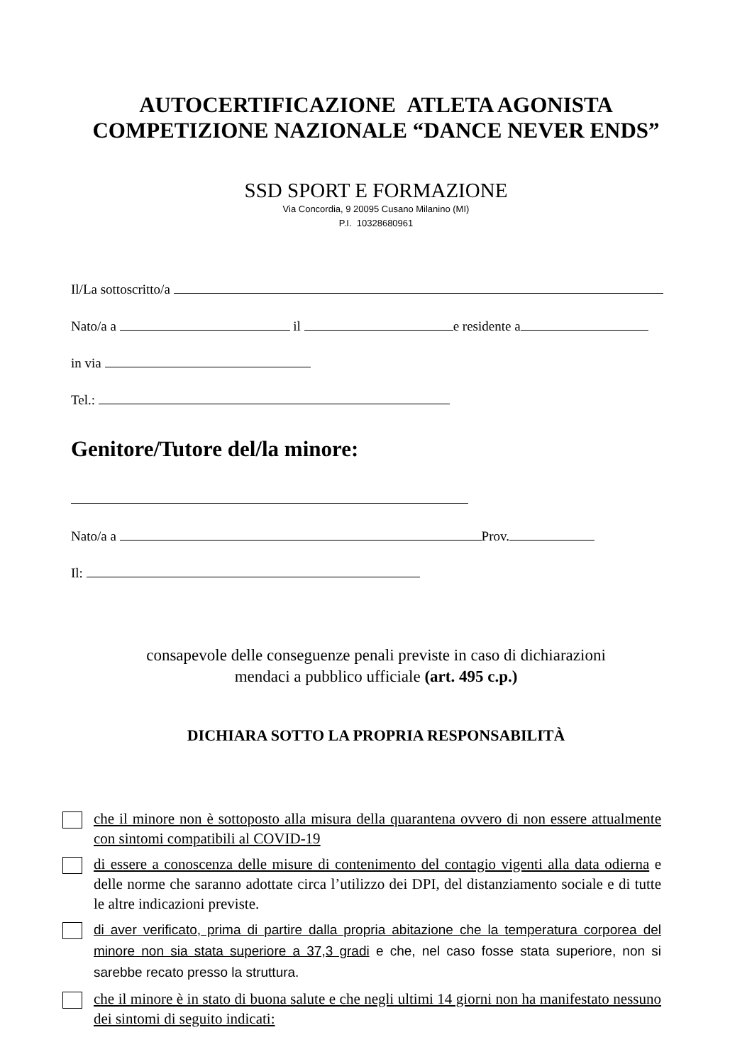AUTOCERTIFICAZIONE ATLETA AGONISTA
COMPETIZIONE NAZIONALE “DANCE NEVER ENDS”
SSD SPORT E FORMAZIONE
Via Concordia, 9 20095 Cusano Milanino (MI)
P.I. 10328680961
Il/La sottoscritto/a
Nato/a a il e residente a
in via
Tel.:
Genitore/Tutore del/la minore:
Nato/a a Prov.
Il:
consapevole delle conseguenze penali previste in caso di dichiarazioni
mendaci a pubblico ufficiale (art. 495 c.p.)
DICHIARA SOTTO LA PROPRIA RESPONSABILITÀ
che il minore non è sottoposto alla misura della quarantena ovvero di non essere attualmente con sintomi compatibili al COVID-19
di essere a conoscenza delle misure di contenimento del contagio vigenti alla data odierna e delle norme che saranno adottate circa l’utilizzo dei DPI, del distanziamento sociale e di tutte le altre indicazioni previste.
di aver verificato, prima di partire dalla propria abitazione che la temperatura corporea del minore non sia stata superiore a 37,3 gradi e che, nel caso fosse stata superiore, non si sarebbe recato presso la struttura.
che il minore è in stato di buona salute e che negli ultimi 14 giorni non ha manifestato nessuno dei sintomi di seguito indicati: